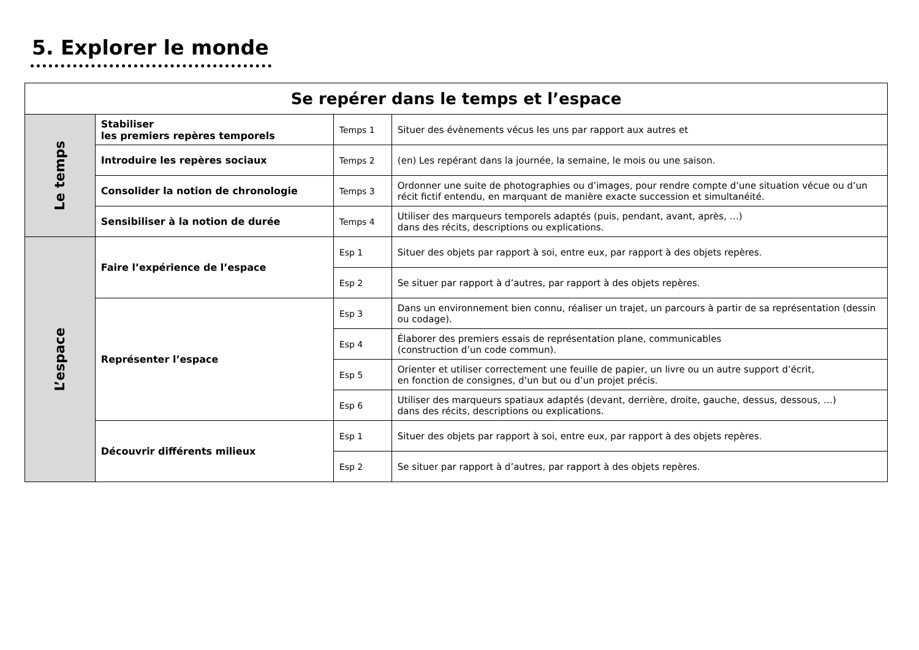5. Explorer le monde
| Se repérer dans le temps et l’espace | | | |
| --- | --- | --- | --- |
| Le temps | Stabiliser les premiers repères temporels | Temps 1 | Situer des évènements vécus les uns par rapport aux autres et |
| | Introduire les repères sociaux | Temps 2 | (en) Les repérant dans la journée, la semaine, le mois ou une saison. |
| | Consolider la notion de chronologie | Temps 3 | Ordonner une suite de photographies ou d’images, pour rendre compte d’une situation vécue ou d’un récit fictif entendu, en marquant de manière exacte succession et simultanéité. |
| | Sensibiliser à la notion de durée | Temps 4 | Utiliser des marqueurs temporels adaptés (puis, pendant, avant, après, …) dans des récits, descriptions ou explications. |
| L’espace | Faire l’expérience de l’espace | Esp 1 | Situer des objets par rapport à soi, entre eux, par rapport à des objets repères. |
| | | Esp 2 | Se situer par rapport à d’autres, par rapport à des objets repères. |
| | Représenter l’espace | Esp 3 | Dans un environnement bien connu, réaliser un trajet, un parcours à partir de sa représentation (dessin ou codage). |
| | | Esp 4 | Élaborer des premiers essais de représentation plane, communicables (construction d’un code commun). |
| | | Esp 5 | Orienter et utiliser correctement une feuille de papier, un livre ou un autre support d’écrit, en fonction de consignes, d’un but ou d’un projet précis. |
| | | Esp 6 | Utiliser des marqueurs spatiaux adaptés (devant, derrière, droite, gauche, dessus, dessous, …) dans des récits, descriptions ou explications. |
| | Découvrir différents milieux | Esp 1 | Situer des objets par rapport à soi, entre eux, par rapport à des objets repères. |
| | | Esp 2 | Se situer par rapport à d’autres, par rapport à des objets repères. |